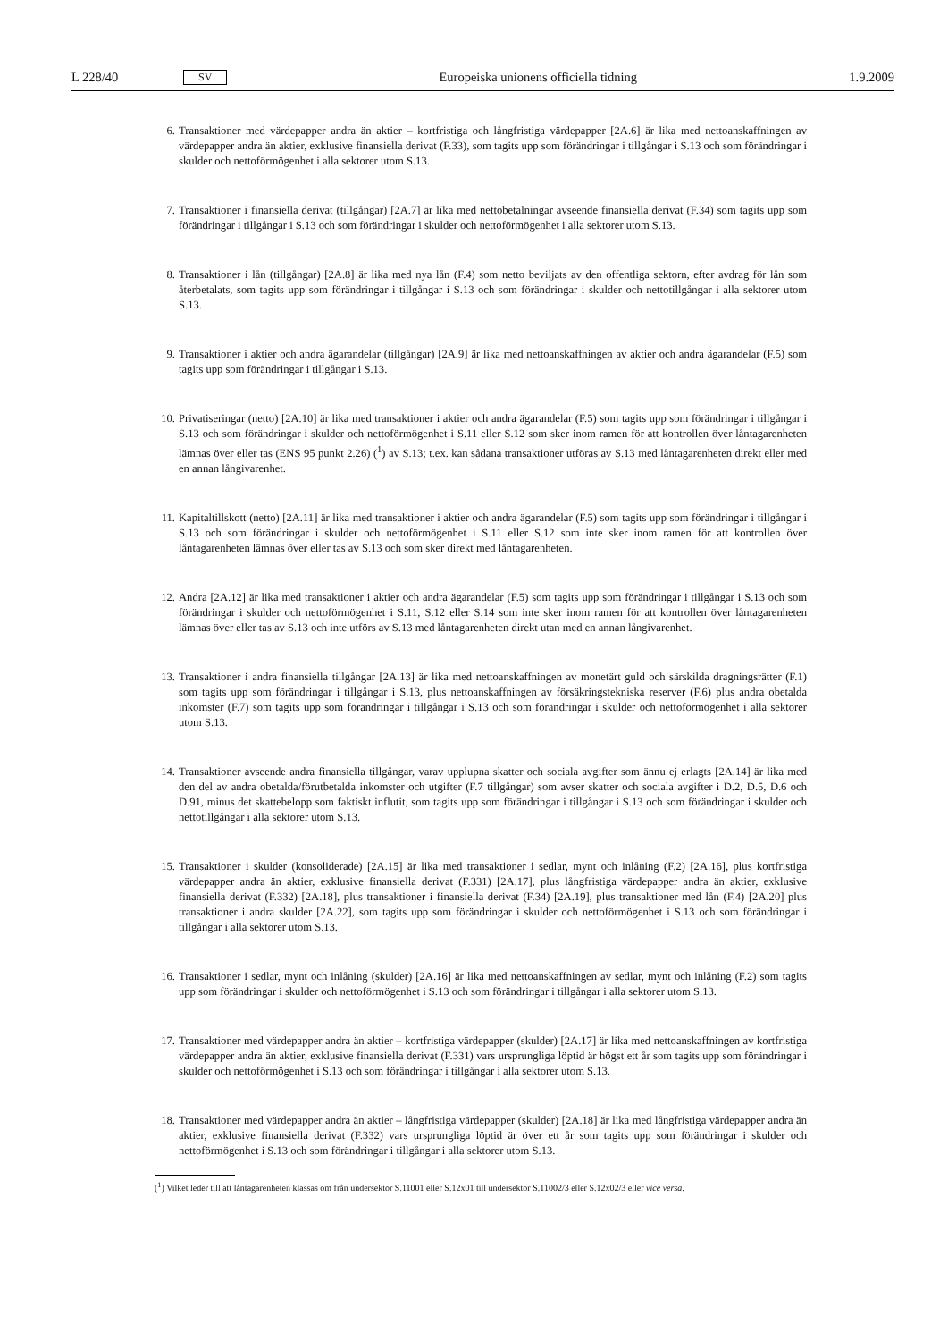L 228/40 SV Europeiska unionens officiella tidning 1.9.2009
6. Transaktioner med värdepapper andra än aktier – kortfristiga och långfristiga värdepapper [2A.6] är lika med nettoanskaffningen av värdepapper andra än aktier, exklusive finansiella derivat (F.33), som tagits upp som förändringar i tillgångar i S.13 och som förändringar i skulder och nettoförmögenhet i alla sektorer utom S.13.
7. Transaktioner i finansiella derivat (tillgångar) [2A.7] är lika med nettobetalningar avseende finansiella derivat (F.34) som tagits upp som förändringar i tillgångar i S.13 och som förändringar i skulder och nettoförmögenhet i alla sektorer utom S.13.
8. Transaktioner i lån (tillgångar) [2A.8] är lika med nya lån (F.4) som netto beviljats av den offentliga sektorn, efter avdrag för lån som återbetalats, som tagits upp som förändringar i tillgångar i S.13 och som förändringar i skulder och nettotillgångar i alla sektorer utom S.13.
9. Transaktioner i aktier och andra ägarandelar (tillgångar) [2A.9] är lika med nettoanskaffningen av aktier och andra ägarandelar (F.5) som tagits upp som förändringar i tillgångar i S.13.
10. Privatiseringar (netto) [2A.10] är lika med transaktioner i aktier och andra ägarandelar (F.5) som tagits upp som förändringar i tillgångar i S.13 och som förändringar i skulder och nettoförmögenhet i S.11 eller S.12 som sker inom ramen för att kontrollen över låntagarenheten lämnas över eller tas (ENS 95 punkt 2.26) (<sup>1</sup>) av S.13; t.ex. kan sådana transaktioner utföras av S.13 med låntagarenheten direkt eller med en annan långivarenhet.
11. Kapitaltillskott (netto) [2A.11] är lika med transaktioner i aktier och andra ägarandelar (F.5) som tagits upp som förändringar i tillgångar i S.13 och som förändringar i skulder och nettoförmögenhet i S.11 eller S.12 som inte sker inom ramen för att kontrollen över låntagarenheten lämnas över eller tas av S.13 och som sker direkt med låntagarenheten.
12. Andra [2A.12] är lika med transaktioner i aktier och andra ägarandelar (F.5) som tagits upp som förändringar i tillgångar i S.13 och som förändringar i skulder och nettoförmögenhet i S.11, S.12 eller S.14 som inte sker inom ramen för att kontrollen över låntagarenheten lämnas över eller tas av S.13 och inte utförs av S.13 med låntagarenheten direkt utan med en annan långivarenhet.
13. Transaktioner i andra finansiella tillgångar [2A.13] är lika med nettoanskaffningen av monetärt guld och särskilda dragningsrätter (F.1) som tagits upp som förändringar i tillgångar i S.13, plus nettoanskaffningen av försäkringstekniska reserver (F.6) plus andra obetalda inkomster (F.7) som tagits upp som förändringar i tillgångar i S.13 och som förändringar i skulder och nettoförmögenhet i alla sektorer utom S.13.
14. Transaktioner avseende andra finansiella tillgångar, varav upplupna skatter och sociala avgifter som ännu ej erlagts [2A.14] är lika med den del av andra obetalda/förutbetalda inkomster och utgifter (F.7 tillgångar) som avser skatter och sociala avgifter i D.2, D.5, D.6 och D.91, minus det skattebelopp som faktiskt influtit, som tagits upp som förändringar i tillgångar i S.13 och som förändringar i skulder och nettotillgångar i alla sektorer utom S.13.
15. Transaktioner i skulder (konsoliderade) [2A.15] är lika med transaktioner i sedlar, mynt och inlåning (F.2) [2A.16], plus kortfristiga värdepapper andra än aktier, exklusive finansiella derivat (F.331) [2A.17], plus långfristiga värdepapper andra än aktier, exklusive finansiella derivat (F.332) [2A.18], plus transaktioner i finansiella derivat (F.34) [2A.19], plus transaktioner med lån (F.4) [2A.20] plus transaktioner i andra skulder [2A.22], som tagits upp som förändringar i skulder och nettoförmögenhet i S.13 och som förändringar i tillgångar i alla sektorer utom S.13.
16. Transaktioner i sedlar, mynt och inlåning (skulder) [2A.16] är lika med nettoanskaffningen av sedlar, mynt och inlåning (F.2) som tagits upp som förändringar i skulder och nettoförmögenhet i S.13 och som förändringar i tillgångar i alla sektorer utom S.13.
17. Transaktioner med värdepapper andra än aktier – kortfristiga värdepapper (skulder) [2A.17] är lika med nettoanskaffningen av kortfristiga värdepapper andra än aktier, exklusive finansiella derivat (F.331) vars ursprungliga löptid är högst ett år som tagits upp som förändringar i skulder och nettoförmögenhet i S.13 och som förändringar i tillgångar i alla sektorer utom S.13.
18. Transaktioner med värdepapper andra än aktier – långfristiga värdepapper (skulder) [2A.18] är lika med långfristiga värdepapper andra än aktier, exklusive finansiella derivat (F.332) vars ursprungliga löptid är över ett år som tagits upp som förändringar i skulder och nettoförmögenhet i S.13 och som förändringar i tillgångar i alla sektorer utom S.13.
(<sup>1</sup>) Vilket leder till att låntagarenheten klassas om från undersektor S.11001 eller S.12x01 till undersektor S.11002/3 eller S.12x02/3 eller vice versa.